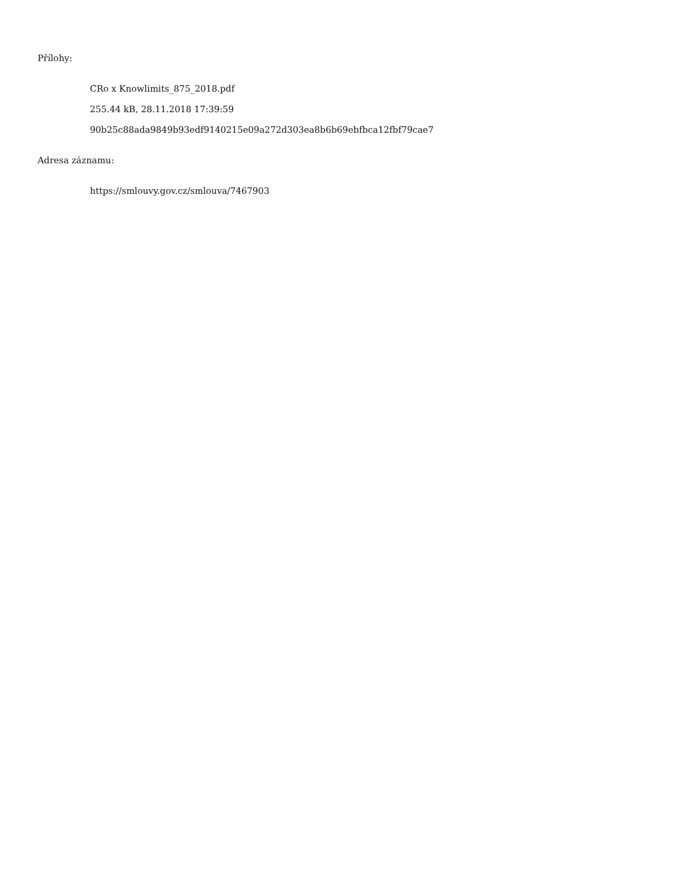Přílohy:
CRo x Knowlimits_875_2018.pdf
255.44 kB, 28.11.2018 17:39:59
90b25c88ada9849b93edf9140215e09a272d303ea8b6b69ebfbca12fbf79cae7
Adresa záznamu:
https://smlouvy.gov.cz/smlouva/7467903